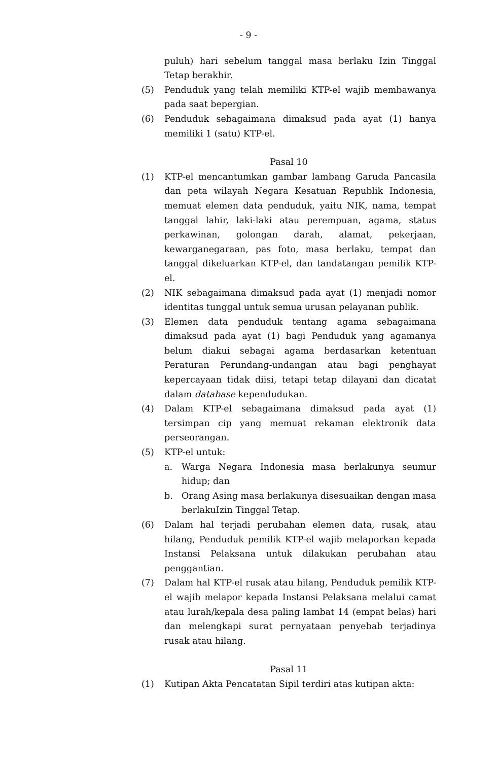- 9 -
puluh) hari sebelum tanggal masa berlaku Izin Tinggal Tetap berakhir.
(5) Penduduk yang telah memiliki KTP-el wajib membawanya pada saat bepergian.
(6) Penduduk sebagaimana dimaksud pada ayat (1) hanya memiliki 1 (satu) KTP-el.
Pasal 10
(1) KTP-el mencantumkan gambar lambang Garuda Pancasila dan peta wilayah Negara Kesatuan Republik Indonesia, memuat elemen data penduduk, yaitu NIK, nama, tempat tanggal lahir, laki-laki atau perempuan, agama, status perkawinan, golongan darah, alamat, pekerjaan, kewarganegaraan, pas foto, masa berlaku, tempat dan tanggal dikeluarkan KTP-el, dan tandatangan pemilik KTP-el.
(2) NIK sebagaimana dimaksud pada ayat (1) menjadi nomor identitas tunggal untuk semua urusan pelayanan publik.
(3) Elemen data penduduk tentang agama sebagaimana dimaksud pada ayat (1) bagi Penduduk yang agamanya belum diakui sebagai agama berdasarkan ketentuan Peraturan Perundang-undangan atau bagi penghayat kepercayaan tidak diisi, tetapi tetap dilayani dan dicatat dalam database kependudukan.
(4) Dalam KTP-el sebagaimana dimaksud pada ayat (1) tersimpan cip yang memuat rekaman elektronik data perseorangan.
(5) KTP-el untuk:
a. Warga Negara Indonesia masa berlakunya seumur hidup; dan
b. Orang Asing masa berlakunya disesuaikan dengan masa berlakuIzin Tinggal Tetap.
(6) Dalam hal terjadi perubahan elemen data, rusak, atau hilang, Penduduk pemilik KTP-el wajib melaporkan kepada Instansi Pelaksana untuk dilakukan perubahan atau penggantian.
(7) Dalam hal KTP-el rusak atau hilang, Penduduk pemilik KTP-el wajib melapor kepada Instansi Pelaksana melalui camat atau lurah/kepala desa paling lambat 14 (empat belas) hari dan melengkapi surat pernyataan penyebab terjadinya rusak atau hilang.
Pasal 11
(1) Kutipan Akta Pencatatan Sipil terdiri atas kutipan akta: